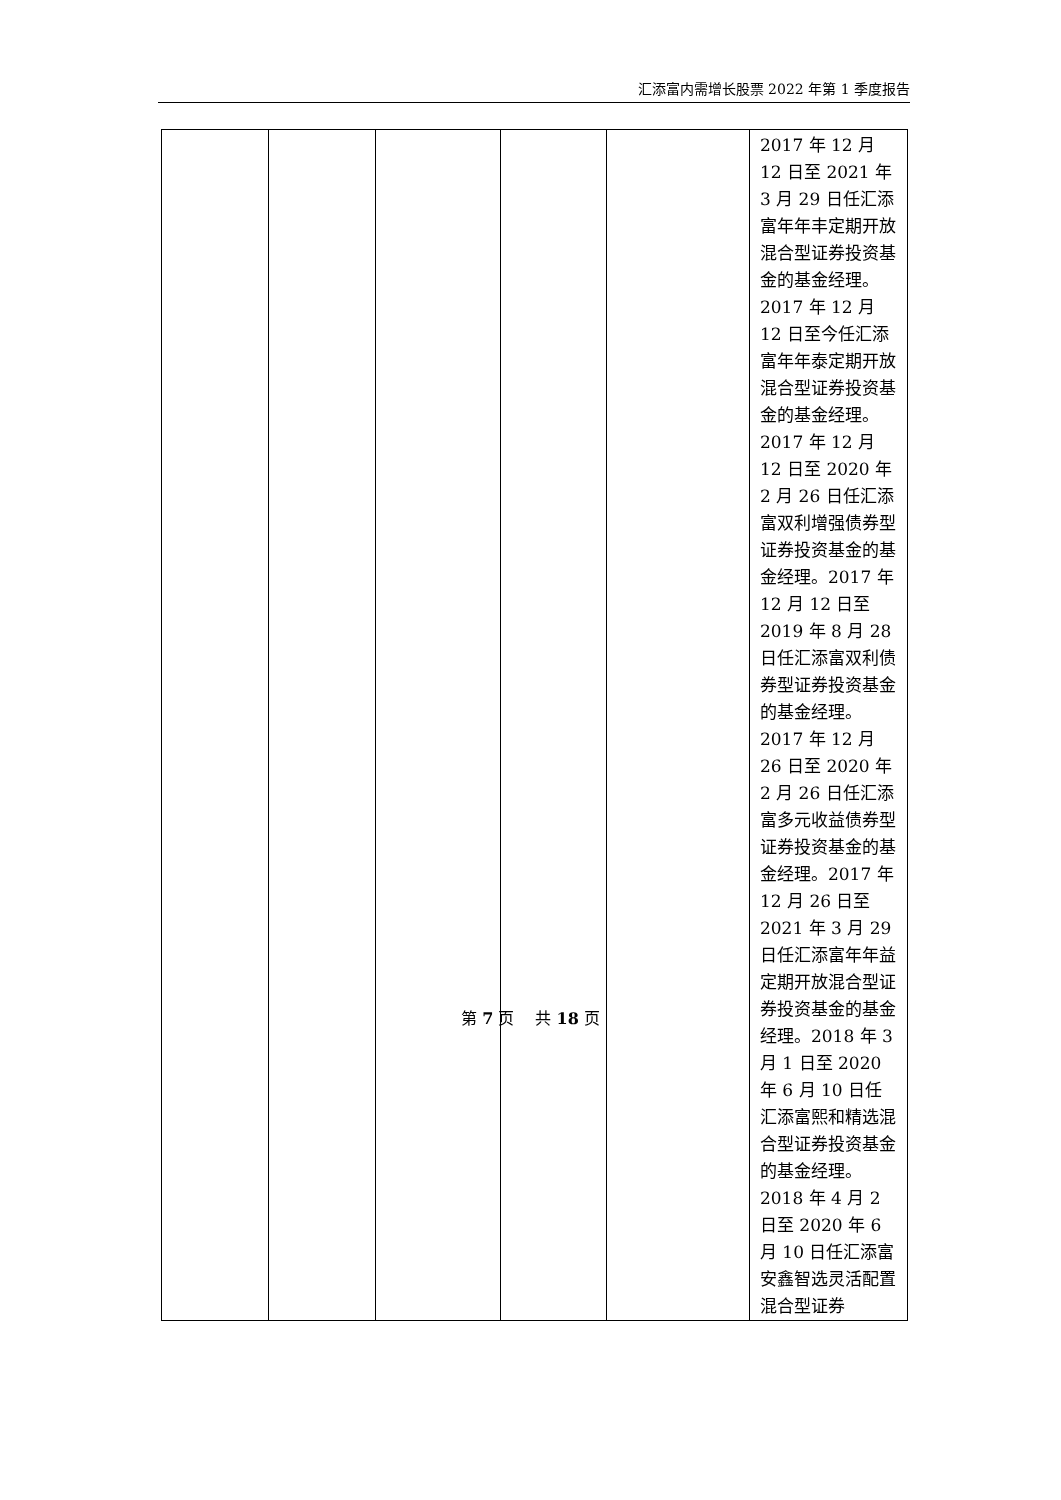汇添富内需增长股票 2022 年第 1 季度报告
| | | | | | 2017 年 12 月 12 日至 2021 年 3 月 29 日任汇添富年年丰定期开放混合型证券投资基金的基金经理。2017 年 12 月 12 日至今任汇添富年年泰定期开放混合型证券投资基金的基金经理。2017 年 12 月 12 日至 2020 年 2 月 26 日任汇添富双利增强债券型证券投资基金的基金经理。2017 年 12 月 12 日至 2019 年 8 月 28 日任汇添富双利债券型证券投资基金的基金经理。2017 年 12 月 26 日至 2020 年 2 月 26 日任汇添富多元收益债券型证券投资基金的基金经理。2017 年 12 月 26 日至 2021 年 3 月 29 日任汇添富年年益定期开放混合型证券投资基金的基金经理。2018 年 3 月 1 日至 2020 年 6 月 10 日任汇添富熙和精选混合型证券投资基金的基金经理。2018 年 4 月 2 日至 2020 年 6 月 10 日任汇添富安鑫智选灵活配置混合型证券 |
第 7 页　 共 18 页